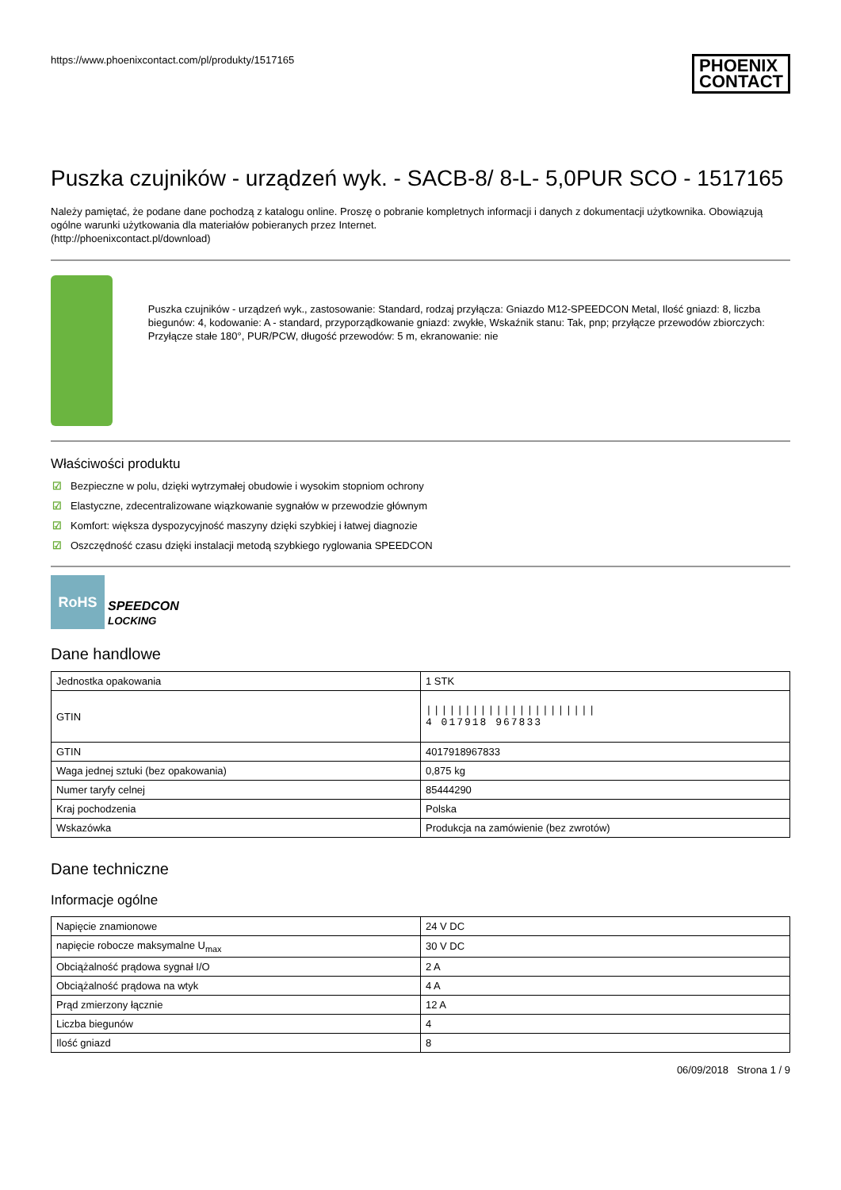https://www.phoenixcontact.com/pl/produkty/1517165
PHOENIX
CONTACT
Puszka czujników - urządzeń wyk. - SACB-8/ 8-L- 5,0PUR SCO - 1517165
Należy pamiętać, że podane dane pochodzą z katalogu online. Proszę o pobranie kompletnych informacji i danych z dokumentacji użytkownika. Obowiązują ogólne warunki użytkowania dla materiałów pobieranych przez Internet.
(http://phoenixcontact.pl/download)
Puszka czujników - urządzeń wyk., zastosowanie: Standard, rodzaj przyłącza: Gniazdo M12-SPEEDCON Metal, Ilość gniazd: 8, liczba biegunów: 4, kodowanie: A - standard, przyporządkowanie gniazd: zwykłe, Wskaźnik stanu: Tak, pnp; przyłącze przewodów zbiorczych: Przyłącze stałe 180°, PUR/PCW, długość przewodów: 5 m, ekranowanie: nie
Właściwości produktu
☑ Bezpieczne w polu, dzięki wytrzymałej obudowie i wysokim stopniom ochrony
☑ Elastyczne, zdecentralizowane wiązkowanie sygnałów w przewodzie głównym
☑ Komfort: większa dyspozycyjność maszyny dzięki szybkiej i łatwej diagnozie
☑ Oszczędność czasu dzięki instalacji metodą szybkiego ryglowania SPEEDCON
RoHS
SPEEDCON
LOCKING
Dane handlowe
| Jednostka opakowania | 1 STK |
| GTIN | ////////////////////// 4 017918 967833 |
| GTIN | 4017918967833 |
| Waga jednej sztuki (bez opakowania) | 0,875 kg |
| Numer taryfy celnej | 85444290 |
| Kraj pochodzenia | Polska |
| Wskazówka | Produkcja na zamówienie (bez zwrotów) |
Dane techniczne
Informacje ogólne
| Napięcie znamionowe | 24 V DC |
| napięcie robocze maksymalne U<sub>max</sub> | 30 V DC |
| Obciążalność prądowa sygnał I/O | 2 A |
| Obciążalność prądowa na wtyk | 4 A |
| Prąd zmierzony łącznie | 12 A |
| Liczba biegunów | 4 |
| Ilość gniazd | 8 |
06/09/2018 Strona 1 / 9